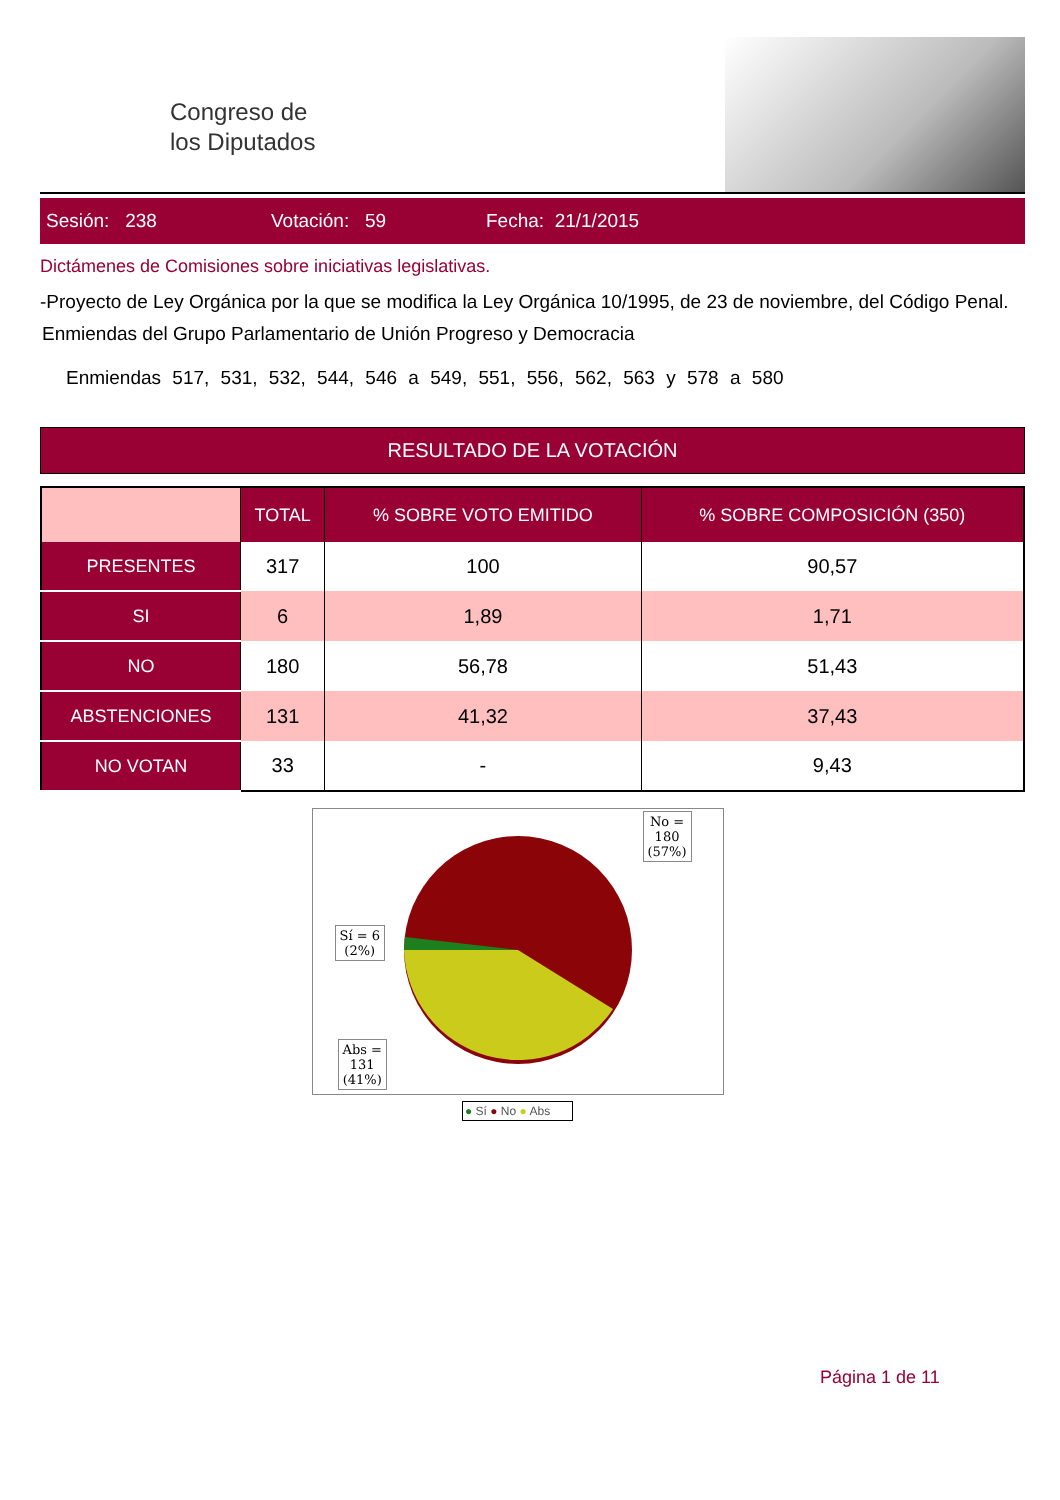Congreso de
los Diputados
Sesión: 238 Votación: 59 Fecha: 21/1/2015
Dictámenes de Comisiones sobre iniciativas legislativas.
-Proyecto de Ley Orgánica por la que se modifica la Ley Orgánica 10/1995, de 23 de noviembre, del Código Penal.
Enmiendas del Grupo Parlamentario de Unión Progreso y Democracia
Enmiendas 517, 531, 532, 544, 546 a 549, 551, 556, 562, 563 y 578 a 580
RESULTADO DE LA VOTACIÓN
| | TOTAL | % SOBRE VOTO EMITIDO | % SOBRE COMPOSICIÓN (350) |
| --- | --- | --- | --- |
| PRESENTES | 317 | 100 | 90,57 |
| SI | 6 | 1,89 | 1,71 |
| NO | 180 | 56,78 | 51,43 |
| ABSTENCIONES | 131 | 41,32 | 37,43 |
| NO VOTAN | 33 | - | 9,43 |
No =
180
(57%)
Sí = 6
(2%)
Abs =
131
(41%)
● Sí ● No ● Abs
Página 1 de 11